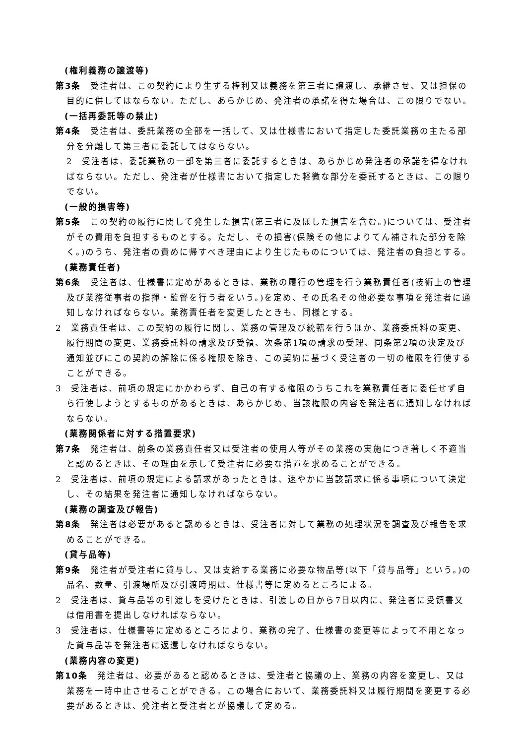(権利義務の譲渡等)
第3条　受注者は、この契約により生ずる権利又は義務を第三者に譲渡し、承継させ、又は担保の目的に供してはならない。ただし、あらかじめ、発注者の承諾を得た場合は、この限りでない。
(一括再委託等の禁止)
第4条　受注者は、委託業務の全部を一括して、又は仕様書において指定した委託業務の主たる部分を分離して第三者に委託してはならない。
2　受注者は、委託業務の一部を第三者に委託するときは、あらかじめ発注者の承諾を得なければならない。ただし、発注者が仕様書において指定した軽微な部分を委託するときは、この限りでない。
(一般的損害等)
第5条　この契約の履行に関して発生した損害(第三者に及ぼした損害を含む。)については、受注者がその費用を負担するものとする。ただし、その損害(保険その他によりてん補された部分を除く。)のうち、発注者の責めに帰すべき理由により生じたものについては、発注者の負担とする。
(業務責任者)
第6条　受注者は、仕様書に定めがあるときは、業務の履行の管理を行う業務責任者(技術上の管理及び業務従事者の指揮・監督を行う者をいう。)を定め、その氏名その他必要な事項を発注者に通知しなければならない。業務責任者を変更したときも、同様とする。
2　業務責任者は、この契約の履行に関し、業務の管理及び統轄を行うほか、業務委託料の変更、履行期間の変更、業務委託料の請求及び受領、次条第1項の請求の受理、同条第2項の決定及び通知並びにこの契約の解除に係る権限を除き、この契約に基づく受注者の一切の権限を行使することができる。
3　受注者は、前項の規定にかかわらず、自己の有する権限のうちこれを業務責任者に委任せず自ら行使しようとするものがあるときは、あらかじめ、当該権限の内容を発注者に通知しなければならない。
(業務関係者に対する措置要求)
第7条　発注者は、前条の業務責任者又は受注者の使用人等がその業務の実施につき著しく不適当と認めるときは、その理由を示して受注者に必要な措置を求めることができる。
2　受注者は、前項の規定による請求があったときは、速やかに当該請求に係る事項について決定し、その結果を発注者に通知しなければならない。
(業務の調査及び報告)
第8条　発注者は必要があると認めるときは、受注者に対して業務の処理状況を調査及び報告を求めることができる。
(貸与品等)
第9条　発注者が受注者に貸与し、又は支給する業務に必要な物品等(以下「貸与品等」という。)の品名、数量、引渡場所及び引渡時期は、仕様書等に定めるところによる。
2　受注者は、貸与品等の引渡しを受けたときは、引渡しの日から7日以内に、発注者に受領書又は借用書を提出しなければならない。
3　受注者は、仕様書等に定めるところにより、業務の完了、仕様書の変更等によって不用となった貸与品等を発注者に返還しなければならない。
(業務内容の変更)
第10条　発注者は、必要があると認めるときは、受注者と協議の上、業務の内容を変更し、又は業務を一時中止させることができる。この場合において、業務委託料又は履行期間を変更する必要があるときは、発注者と受注者とが協議して定める。